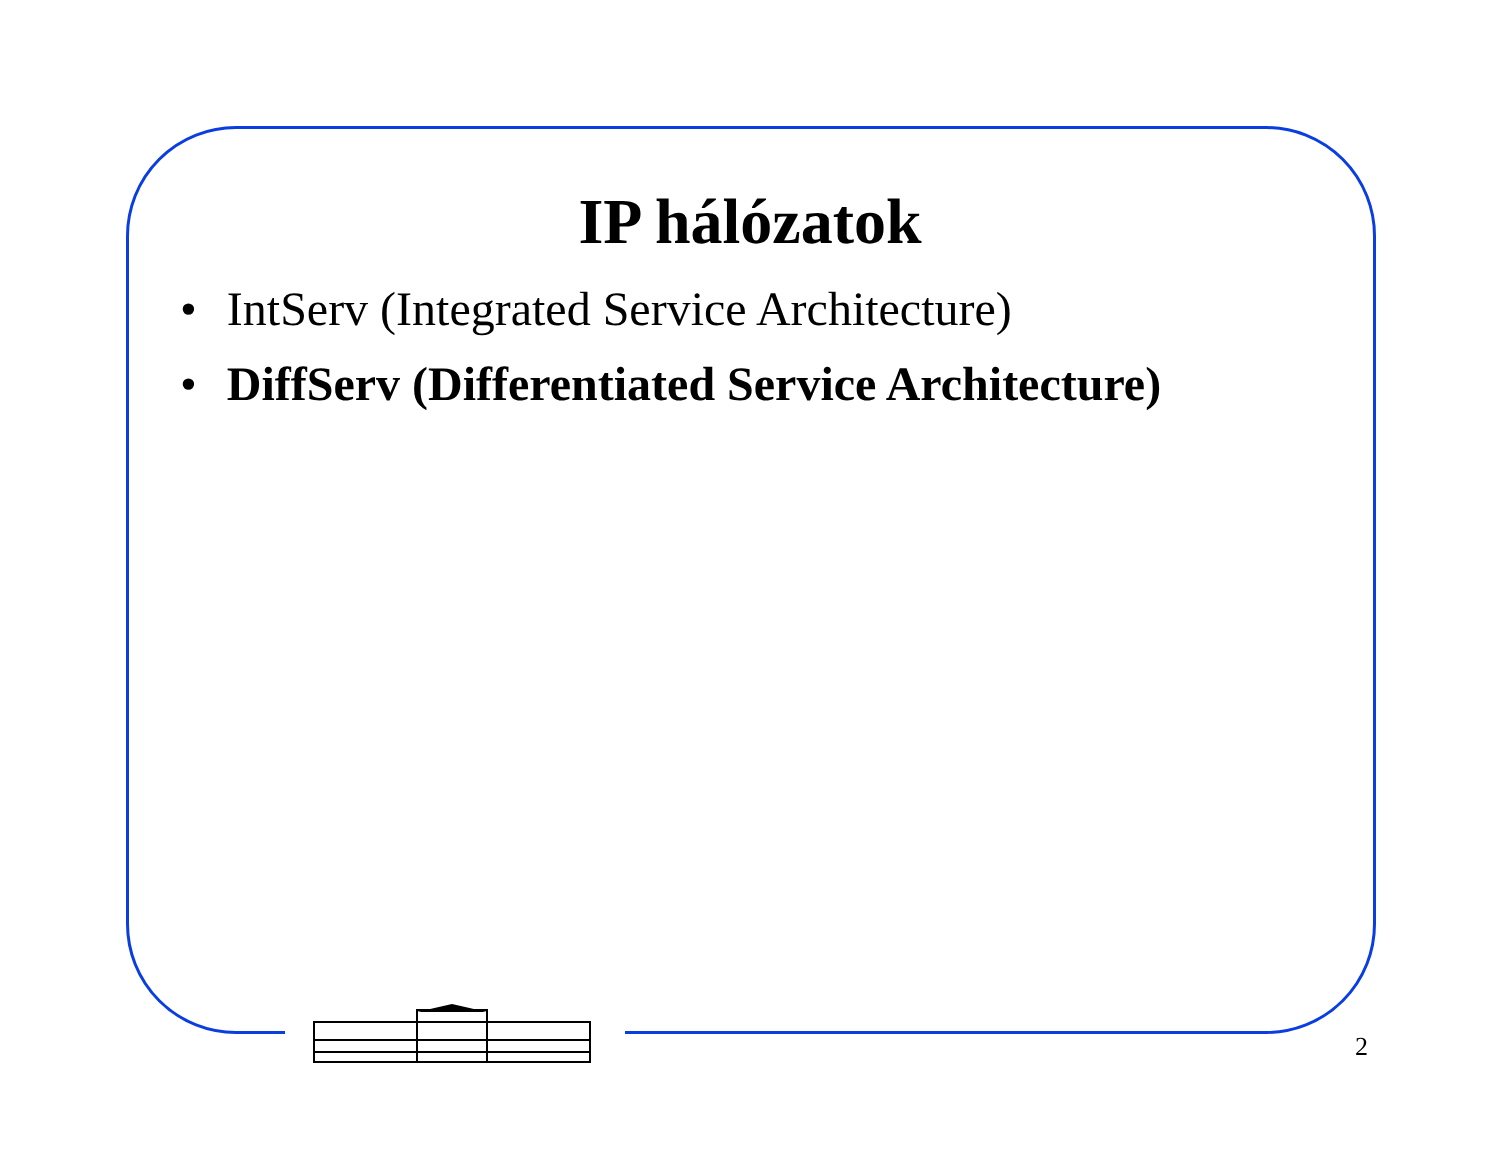IP hálózatok
• IntServ (Integrated Service Architecture)
• DiffServ (Differentiated Service Architecture)
2